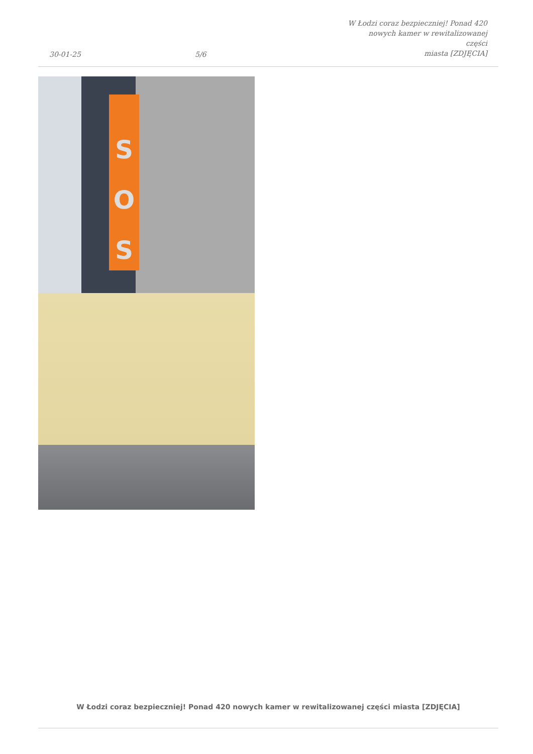30-01-25
5/6
W Łodzi coraz bezpieczniej! Ponad 420
nowych kamer w rewitalizowanej części
miasta [ZDJĘCIA]
S
O
S
W Łodzi coraz bezpieczniej! Ponad 420 nowych kamer w rewitalizowanej części miasta [ZDJĘCIA]